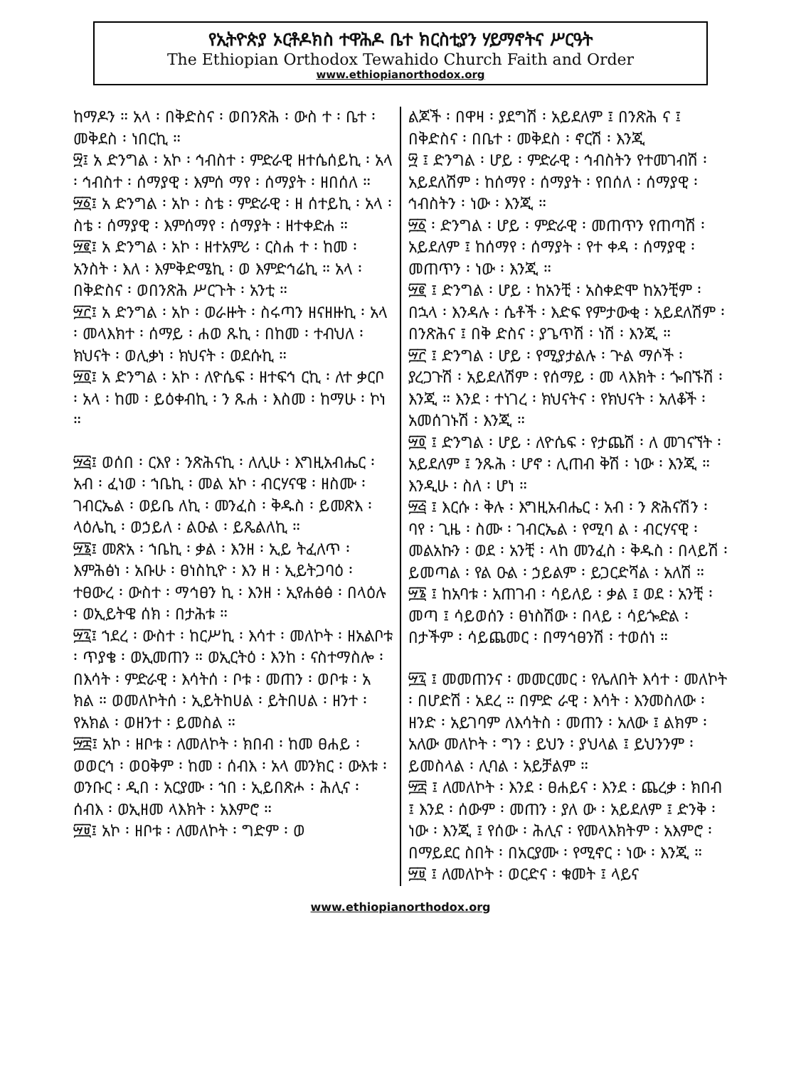የኢትዮጵያ ኦርቶዶክስ ተዋሕዶ ቤተ ክርስቲያን ሃይማኖትና ሥርዓት
The Ethiopian Orthodox Tewahido Church Faith and Order
www.ethiopianorthodox.org
ከማዶን ። አላ ፡ በቅድስና ፡ ወበንጽሕ ፡ ውስ ተ ፡ ቤተ ፡ መቅደስ ፡ ነበርኪ ።
፵፤ አ ድንግል ፡ አኮ ፡ ኅብስተ ፡ ምድራዊ ዘተሴሰይኪ ፡ አላ ፡ ኅብስተ ፡ ሰማያዊ ፡ እምሰ ማየ ፡ ሰማያት ፡ ዘበሰለ ።
፵፩፤ አ ድንግል ፡ አኮ ፡ ስቴ ፡ ምድራዊ ፡ ዘ ሰተይኪ ፡ አላ ፡ ስቴ ፡ ሰማያዊ ፡ እምሰማየ ፡ ሰማያት ፡ ዘተቀድሐ ።
፵፪፤ አ ድንግል ፡ አኮ ፡ ዘተአምሪ ፡ ርስሐ ተ ፡ ከመ ፡ አንስት ፡ እለ ፡ እምቅድሜኪ ፡ ወ እምድኅሬኪ ። አላ ፡ በቅድስና ፡ ወበንጽሕ ሥርጉት ፡ አንቲ ።
፵፫፤ አ ድንግል ፡ አኮ ፡ ወራዙት ፡ ስሩጣን ዘናዘዙኪ ፡ አላ ፡ መላእክተ ፡ ሰማይ ፡ ሐወ ጹኪ ፡ በከመ ፡ ተብህለ ፡ ክህናት ፡ ወሊቃነ ፡ ክህናት ፡ ወደሱኪ ።
፵፬፤ አ ድንግል ፡ አኮ ፡ ለዮሴፍ ፡ ዘተፍኅ ርኪ ፡ ለተ ቃርቦ ፡ አላ ፡ ከመ ፡ ይዕቀብኪ ፡ ን ጹሐ ፡ እስመ ፡ ከማሁ ፡ ኮነ ።
፵፭፤ ወሰበ ፡ ርእየ ፡ ንጽሕናኪ ፡ ለሊሁ ፡ እግዚአብሔር ፡ አብ ፡ ፈነወ ፡ ኀቤኪ ፡ መል አኮ ፡ ብርሃናዌ ፡ ዘስሙ ፡ ገብርኤል ፡ ወይቤ ለኪ ፡ መንፈስ ፡ ቅዱስ ፡ ይመጽእ ፡ ላዕሌኪ ፡ ወኃይለ ፡ ልዑል ፡ ይጼልለኪ ።
፵፮፤ መጽአ ፡ ኀቤኪ ፡ ቃል ፡ እንዘ ፡ ኢይ ትፈለጥ ፡ እምሕፅነ ፡ አቡሁ ፡ ፀነስኪዮ ፡ እን ዘ ፡ ኢይትጋባዕ ፡ ተፀውረ ፡ ውስተ ፡ ማኅፀን ኪ ፡ እንዘ ፡ ኢየሐፅፅ ፡ በላዕሉ ፡ ወኢይትዌ ሰክ ፡ በታሕቱ ።
፵፯፤ ኀደረ ፡ ውስተ ፡ ከርሥኪ ፡ እሳተ ፡ መለኮት ፡ ዘአልቦቱ ፡ ጥያቄ ፡ ወኢመጠን ። ወኢርትዕ ፡ እንከ ፡ ናስተማስሎ ፡ በእሳት ፡ ምድራዊ ፡ እሳትሰ ፡ ቦቱ ፡ መጠን ፡ ወቦቱ ፡ አ ክል ። ወመለኮትሰ ፡ ኢይትከሀል ፡ ይትበሀል ፡ ዘንተ ፡ የአክል ፡ ወዘንተ ፡ ይመስል ።
፵፰፤ አኮ ፡ ዘቦቱ ፡ ለመለኮት ፡ ክበብ ፡ ከመ ፀሐይ ፡ ወወርኅ ፡ ወዐቅም ፡ ከመ ፡ ሰብእ ፡ አላ መንክር ፡ ውእቱ ፡ ወንቡር ፡ ዲበ ፡ አርያሙ ፡ ኀበ ፡ ኢይበጽሖ ፡ ሕሊና ፡ ሰብእ ፡ ወኢዘመ ላእክት ፡ አእምሮ ።
፵፱፤ አኮ ፡ ዘቦቱ ፡ ለመለኮት ፡ ግድም ፡ ወ
ልጆች ፡ በዋዛ ፡ ያደግሽ ፡ አይደለም ፤ በንጽሕ ና ፤ በቅድስና ፡ በቤተ ፡ መቅደስ ፡ ኖርሽ ፡ እንጂ
፵ ፤ ድንግል ፡ ሆይ ፡ ምድራዊ ፡ ኅብስትን የተመገብሽ ፡ አይደለሽም ፡ ከሰማየ ፡ ሰማያት ፡ የበሰለ ፡ ሰማያዊ ፡ ኅብስትን ፡ ነው ፡ እንጂ ።
፵፩ ፡ ድንግል ፡ ሆይ ፡ ምድራዊ ፡ መጠጥን የጠጣሽ ፡ አይደለም ፤ ከሰማየ ፡ ሰማያት ፡ የተ ቀዳ ፡ ሰማያዊ ፡ መጠጥን ፡ ነው ፡ እንጂ ።
፵፪ ፤ ድንግል ፡ ሆይ ፡ ከአንቺ ፡ አስቀድሞ ከአንቺም ፡ በኋላ ፡ እንዳሉ ፡ ሴቶች ፡ እድፍ የምታውቂ ፡ አይደለሽም ፡ በንጽሕና ፤ በቅ ድስና ፡ ያጌጥሽ ፡ ነሽ ፡ እንጂ ።
፵፫ ፤ ድንግል ፡ ሆይ ፡ የሚያታልሉ ፡ ጕል ማሶች ፡ ያረጋጉሽ ፡ አይደለሽም ፡ የሰማይ ፡ መ ላእክት ፡ ጐበኙሽ ፡ እንጂ ። እንደ ፡ ተነገረ ፡ ክህናትና ፡ የክህናት ፡ አለቆች ፡ አመሰገኑሽ ፡ እንጂ ።
፵፬ ፤ ድንግል ፡ ሆይ ፡ ለዮሴፍ ፡ የታጨሽ ፡ ለ መገናኘት ፡ አይደለም ፤ ንጹሕ ፡ ሆኖ ፡ ሊጠብ ቅሽ ፡ ነው ፡ እንጂ ። እንዲሁ ፡ ስለ ፡ ሆነ ።
፵፭ ፤ እርሱ ፡ ቅሉ ፡ እግዚአብሔር ፡ አብ ፡ ን ጽሕናሽን ፡ ባየ ፡ ጊዜ ፡ ስሙ ፡ ገብርኤል ፡ የሚባ ል ፡ ብርሃናዊ ፡ መልአኩን ፡ ወደ ፡ አንቺ ፡ ላከ መንፈስ ፡ ቅዱስ ፡ በላይሽ ፡ ይመጣል ፡ የል ዑል ፡ ኃይልም ፡ ይጋርድሻል ፡ አለሽ ።
፵፮ ፤ ከአባቱ ፡ አጠገብ ፡ ሳይለይ ፡ ቃል ፤ ወደ ፡ አንቺ ፡ መጣ ፤ ሳይወሰን ፡ ፀነስሽው ፡ በላይ ፡ ሳይጐድል ፡ በታችም ፡ ሳይጨመር ፡ በማኅፀንሽ ፡ ተወሰነ ።
፵፯ ፤ መመጠንና ፡ መመርመር ፡ የሌለበት እሳተ ፡ መለኮት ፡ በሆድሽ ፡ አደረ ። በምድ ራዊ ፡ እሳት ፡ እንመስለው ፡ ዘንድ ፡ አይገባም ለእሳትስ ፡ መጠን ፡ አለው ፤ ልክም ፡ አለው መለኮት ፡ ግን ፡ ይህን ፡ ያህላል ፤ ይህንንም ፡ ይመስላል ፡ ሊባል ፡ አይቻልም ።
፵፰ ፤ ለመለኮት ፡ እንደ ፡ ፀሐይና ፡ እንደ ፡ ጨረቃ ፡ ክበብ ፤ እንደ ፡ ሰውም ፡ መጠን ፡ ያለ ው ፡ አይደለም ፤ ድንቅ ፡ ነው ፡ እንጂ ፤ የሰው ፡ ሕሊና ፡ የመላእክትም ፡ አእምሮ ፡ በማይደር ስበት ፡ በአርያሙ ፡ የሚኖር ፡ ነው ፡ እንጂ ።
፵፱ ፤ ለመለኮት ፡ ወርድና ፡ ቁመት ፤ ላይና
www.ethiopianorthodox.org